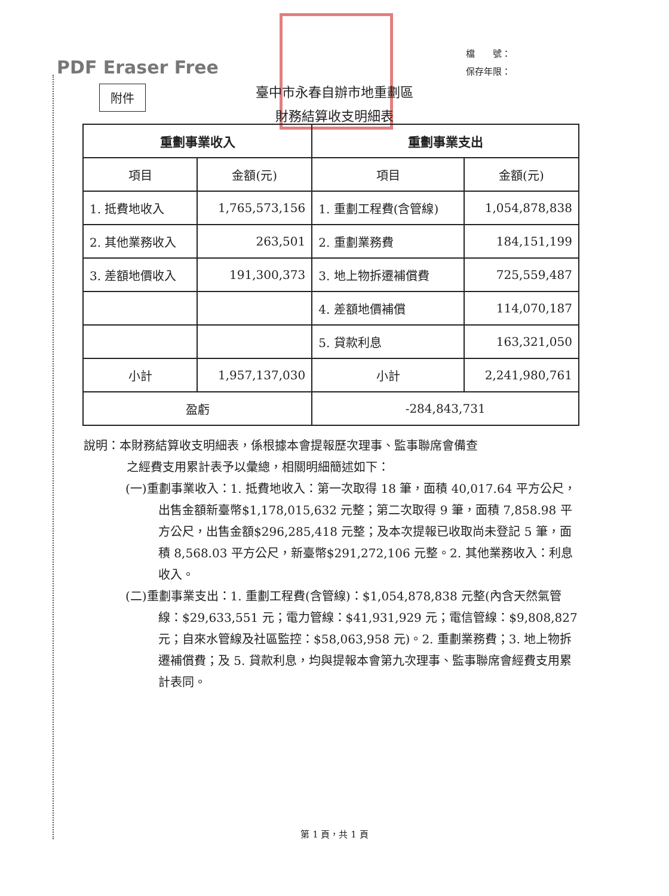PDF Eraser Free
檔　　號：
保存年限：
附件
臺中市永春自辦市地重劃區
財務結算收支明細表
| 重劃事業收入 | | 重劃事業支出 | |
| --- | --- | --- | --- |
| 項目 | 金額(元) | 項目 | 金額(元) |
| 1. 抵費地收入 | 1,765,573,156 | 1. 重劃工程費(含管線) | 1,054,878,838 |
| 2. 其他業務收入 | 263,501 | 2. 重劃業務費 | 184,151,199 |
| 3. 差額地價收入 | 191,300,373 | 3. 地上物拆遷補償費 | 725,559,487 |
| | | 4. 差額地價補償 | 114,070,187 |
| | | 5. 貸款利息 | 163,321,050 |
| 小計 | 1,957,137,030 | 小計 | 2,241,980,761 |
| 盈虧 | | -284,843,731 | |
說明：本財務結算收支明細表，係根據本會提報歷次理事、監事聯席會備查
之經費支用累計表予以彙總，相關明細簡述如下：
(一)重劃事業收入：1. 抵費地收入：第一次取得 18 筆，面積 40,017.64 平方公尺，出售金額新臺幣$1,178,015,632 元整；第二次取得 9 筆，面積 7,858.98 平方公尺，出售金額$296,285,418 元整；及本次提報已收取尚未登記 5 筆，面積 8,568.03 平方公尺，新臺幣$291,272,106 元整。2. 其他業務收入：利息收入。
(二)重劃事業支出：1. 重劃工程費(含管線)：$1,054,878,838 元整(內含天然氣管線：$29,633,551 元；電力管線：$41,931,929 元；電信管線：$9,808,827 元；自來水管線及社區監控：$58,063,958 元)。2. 重劃業務費；3. 地上物拆遷補償費；及 5. 貸款利息，均與提報本會第九次理事、監事聯席會經費支用累計表同。
第 1 頁，共 1 頁